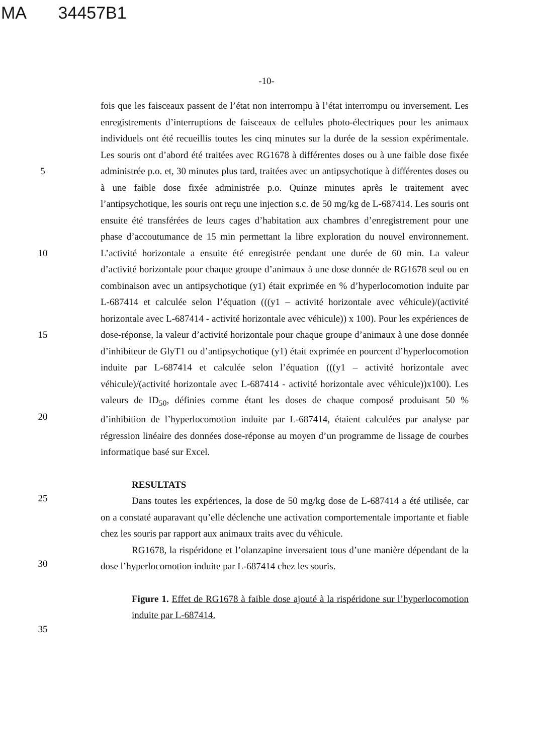MA 34457B1
-10-
5
10
15
20
25
30
35
fois que les faisceaux passent de l’état non interrompu à l’état interrompu ou inversement. Les enregistrements d’interruptions de faisceaux de cellules photo-électriques pour les animaux individuels ont été recueillis toutes les cinq minutes sur la durée de la session expérimentale. Les souris ont d’abord été traitées avec RG1678 à différentes doses ou à une faible dose fixée administrée p.o. et, 30 minutes plus tard, traitées avec un antipsychotique à différentes doses ou à une faible dose fixée administrée p.o. Quinze minutes après le traitement avec l’antipsychotique, les souris ont reçu une injection s.c. de 50 mg/kg de L-687414. Les souris ont ensuite été transférées de leurs cages d’habitation aux chambres d’enregistrement pour une phase d’accoutumance de 15 min permettant la libre exploration du nouvel environnement. L’activité horizontale a ensuite été enregistrée pendant une durée de 60 min. La valeur d’activité horizontale pour chaque groupe d’animaux à une dose donnée de RG1678 seul ou en combinaison avec un antipsychotique (y1) était exprimée en % d’hyperlocomotion induite par L-687414 et calculée selon l’équation (((y1 – activité horizontale avec véhicule)/(activité horizontale avec L-687414 - activité horizontale avec véhicule)) x 100). Pour les expériences de dose-réponse, la valeur d’activité horizontale pour chaque groupe d’animaux à une dose donnée d’inhibiteur de GlyT1 ou d’antipsychotique (y1) était exprimée en pourcent d’hyperlocomotion induite par L-687414 et calculée selon l’équation (((y1 – activité horizontale avec véhicule)/(activité horizontale avec L-687414 - activité horizontale avec véhicule))x100). Les valeurs de ID<sub>50</sub>, définies comme étant les doses de chaque composé produisant 50 % d’inhibition de l’hyperlocomotion induite par L-687414, étaient calculées par analyse par régression linéaire des données dose-réponse au moyen d’un programme de lissage de courbes informatique basé sur Excel.
RESULTATS
Dans toutes les expériences, la dose de 50 mg/kg dose de L-687414 a été utilisée, car on a constaté auparavant qu’elle déclenche une activation comportementale importante et fiable chez les souris par rapport aux animaux traits avec du véhicule.
RG1678, la rispéridone et l’olanzapine inversaient tous d’une manière dépendant de la dose l’hyperlocomotion induite par L-687414 chez les souris.
Figure 1. Effet de RG1678 à faible dose ajouté à la rispéridone sur l’hyperlocomotion induite par L-687414.